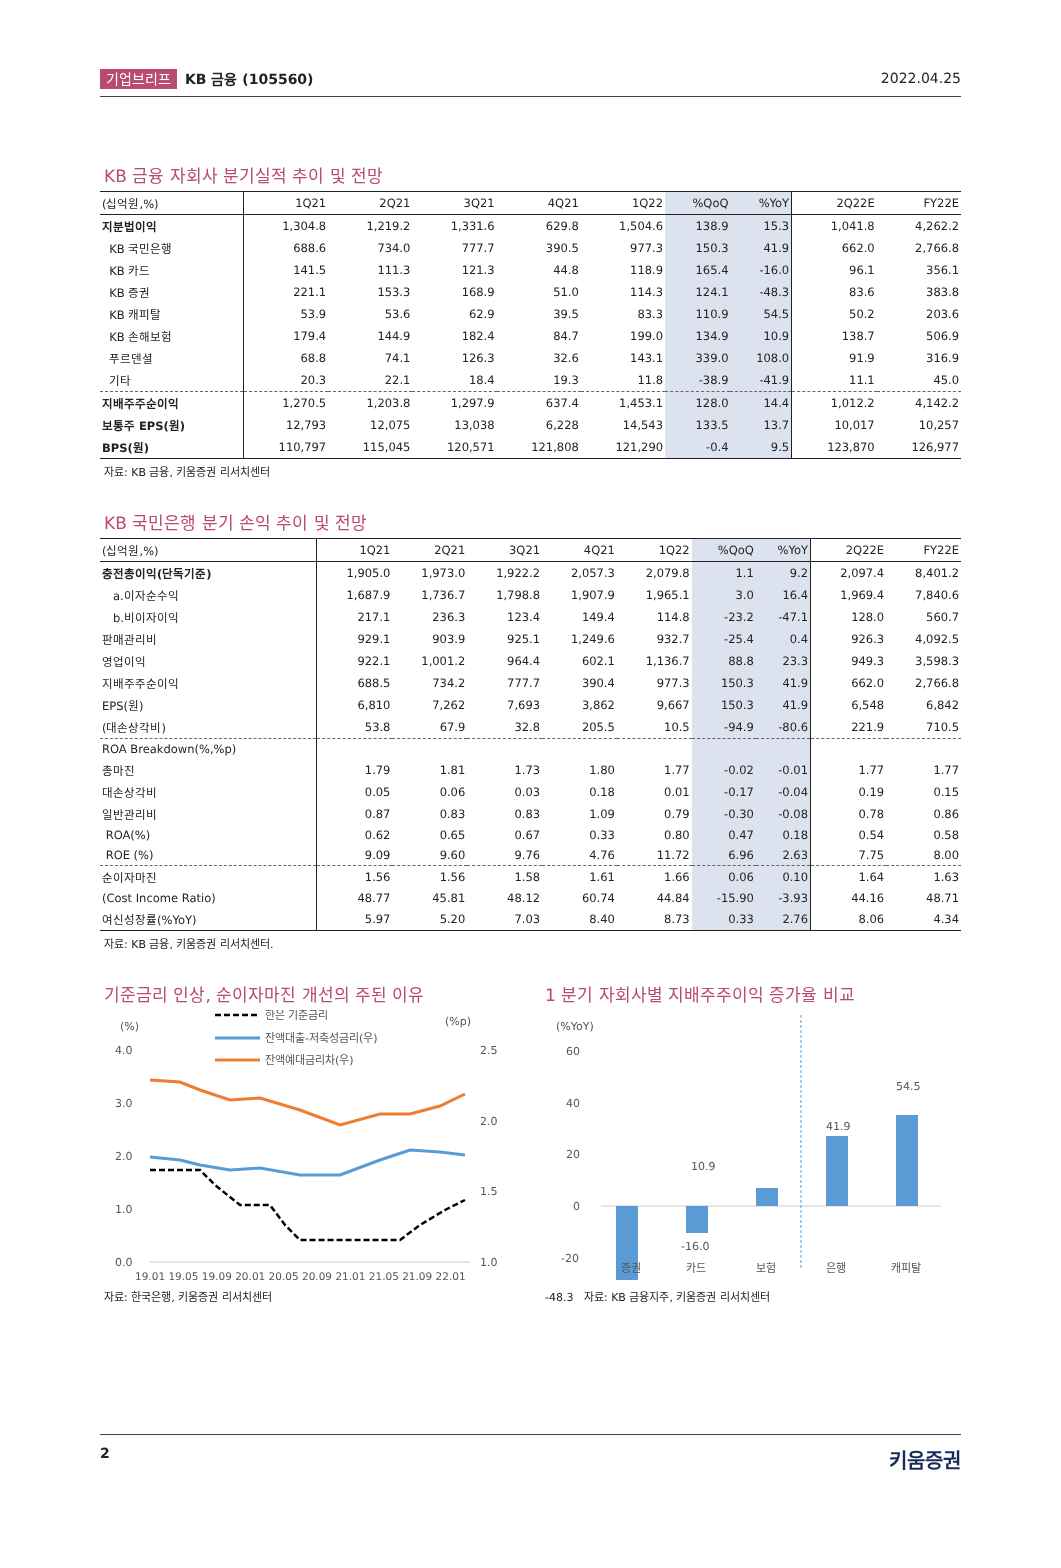기업브리프 KB 금융 (105560) 2022.04.25
KB 금융 자회사 분기실적 추이 및 전망
| (십억원,%) | 1Q21 | 2Q21 | 3Q21 | 4Q21 | 1Q22 | %QoQ | %YoY | 2Q22E | FY22E |
| --- | --- | --- | --- | --- | --- | --- | --- | --- | --- |
| 지분법이익 | 1,304.8 | 1,219.2 | 1,331.6 | 629.8 | 1,504.6 | 138.9 | 15.3 | 1,041.8 | 4,262.2 |
| KB 국민은행 | 688.6 | 734.0 | 777.7 | 390.5 | 977.3 | 150.3 | 41.9 | 662.0 | 2,766.8 |
| KB 카드 | 141.5 | 111.3 | 121.3 | 44.8 | 118.9 | 165.4 | -16.0 | 96.1 | 356.1 |
| KB 증권 | 221.1 | 153.3 | 168.9 | 51.0 | 114.3 | 124.1 | -48.3 | 83.6 | 383.8 |
| KB 캐피탈 | 53.9 | 53.6 | 62.9 | 39.5 | 83.3 | 110.9 | 54.5 | 50.2 | 203.6 |
| KB 손해보험 | 179.4 | 144.9 | 182.4 | 84.7 | 199.0 | 134.9 | 10.9 | 138.7 | 506.9 |
| 푸르덴셜 | 68.8 | 74.1 | 126.3 | 32.6 | 143.1 | 339.0 | 108.0 | 91.9 | 316.9 |
| 기타 | 20.3 | 22.1 | 18.4 | 19.3 | 11.8 | -38.9 | -41.9 | 11.1 | 45.0 |
| 지배주주순이익 | 1,270.5 | 1,203.8 | 1,297.9 | 637.4 | 1,453.1 | 128.0 | 14.4 | 1,012.2 | 4,142.2 |
| 보통주 EPS(원) | 12,793 | 12,075 | 13,038 | 6,228 | 14,543 | 133.5 | 13.7 | 10,017 | 10,257 |
| BPS(원) | 110,797 | 115,045 | 120,571 | 121,808 | 121,290 | -0.4 | 9.5 | 123,870 | 126,977 |
자료: KB 금융, 키움증권 리서치센터
KB 국민은행 분기 손익 추이 및 전망
| (십억원,%) | 1Q21 | 2Q21 | 3Q21 | 4Q21 | 1Q22 | %QoQ | %YoY | 2Q22E | FY22E |
| --- | --- | --- | --- | --- | --- | --- | --- | --- | --- |
| 충전총이익(단독기준) | 1,905.0 | 1,973.0 | 1,922.2 | 2,057.3 | 2,079.8 | 1.1 | 9.2 | 2,097.4 | 8,401.2 |
| a.이자순수익 | 1,687.9 | 1,736.7 | 1,798.8 | 1,907.9 | 1,965.1 | 3.0 | 16.4 | 1,969.4 | 7,840.6 |
| b.비이자이익 | 217.1 | 236.3 | 123.4 | 149.4 | 114.8 | -23.2 | -47.1 | 128.0 | 560.7 |
| 판매관리비 | 929.1 | 903.9 | 925.1 | 1,249.6 | 932.7 | -25.4 | 0.4 | 926.3 | 4,092.5 |
| 영업이익 | 922.1 | 1,001.2 | 964.4 | 602.1 | 1,136.7 | 88.8 | 23.3 | 949.3 | 3,598.3 |
| 지배주주순이익 | 688.5 | 734.2 | 777.7 | 390.4 | 977.3 | 150.3 | 41.9 | 662.0 | 2,766.8 |
| EPS(원) | 6,810 | 7,262 | 7,693 | 3,862 | 9,667 | 150.3 | 41.9 | 6,548 | 6,842 |
| (대손상각비) | 53.8 | 67.9 | 32.8 | 205.5 | 10.5 | -94.9 | -80.6 | 221.9 | 710.5 |
| ROA Breakdown(%,%p) | | | | | | | | | |
| 총마진 | 1.79 | 1.81 | 1.73 | 1.80 | 1.77 | -0.02 | -0.01 | 1.77 | 1.77 |
| 대손상각비 | 0.05 | 0.06 | 0.03 | 0.18 | 0.01 | -0.17 | -0.04 | 0.19 | 0.15 |
| 일반관리비 | 0.87 | 0.83 | 0.83 | 1.09 | 0.79 | -0.30 | -0.08 | 0.78 | 0.86 |
| ROA(%) | 0.62 | 0.65 | 0.67 | 0.33 | 0.80 | 0.47 | 0.18 | 0.54 | 0.58 |
| ROE (%) | 9.09 | 9.60 | 9.76 | 4.76 | 11.72 | 6.96 | 2.63 | 7.75 | 8.00 |
| 순이자마진 | 1.56 | 1.56 | 1.58 | 1.61 | 1.66 | 0.06 | 0.10 | 1.64 | 1.63 |
| (Cost Income Ratio) | 48.77 | 45.81 | 48.12 | 60.74 | 44.84 | -15.90 | -3.93 | 44.16 | 48.71 |
| 여신성장률(%YoY) | 5.97 | 5.20 | 7.03 | 8.40 | 8.73 | 0.33 | 2.76 | 8.06 | 4.34 |
자료: KB 금융, 키움증권 리서치센터.
기준금리 인상, 순이자마진 개선의 주된 이유
(%)
(%p)
한은 기준금리
잔액대출-저축성금리(우)
잔액예대금리차(우)
4.0
3.0
2.0
1.0
0.0
2.5
2.0
1.5
1.0
19.01 19.05 19.09 20.01 20.05 20.09 21.01 21.05 21.09 22.01
자료: 한국은행, 키움증권 리서치센터
1 분기 자회사별 지배주주이익 증가율 비교
(%YoY)
60
40
20
0
-20
10.9
41.9
54.5
-16.0
증권
카드
보험
은행
캐피탈
-48.3 자료: KB 금융지주, 키움증권 리서치센터
2 키움증권